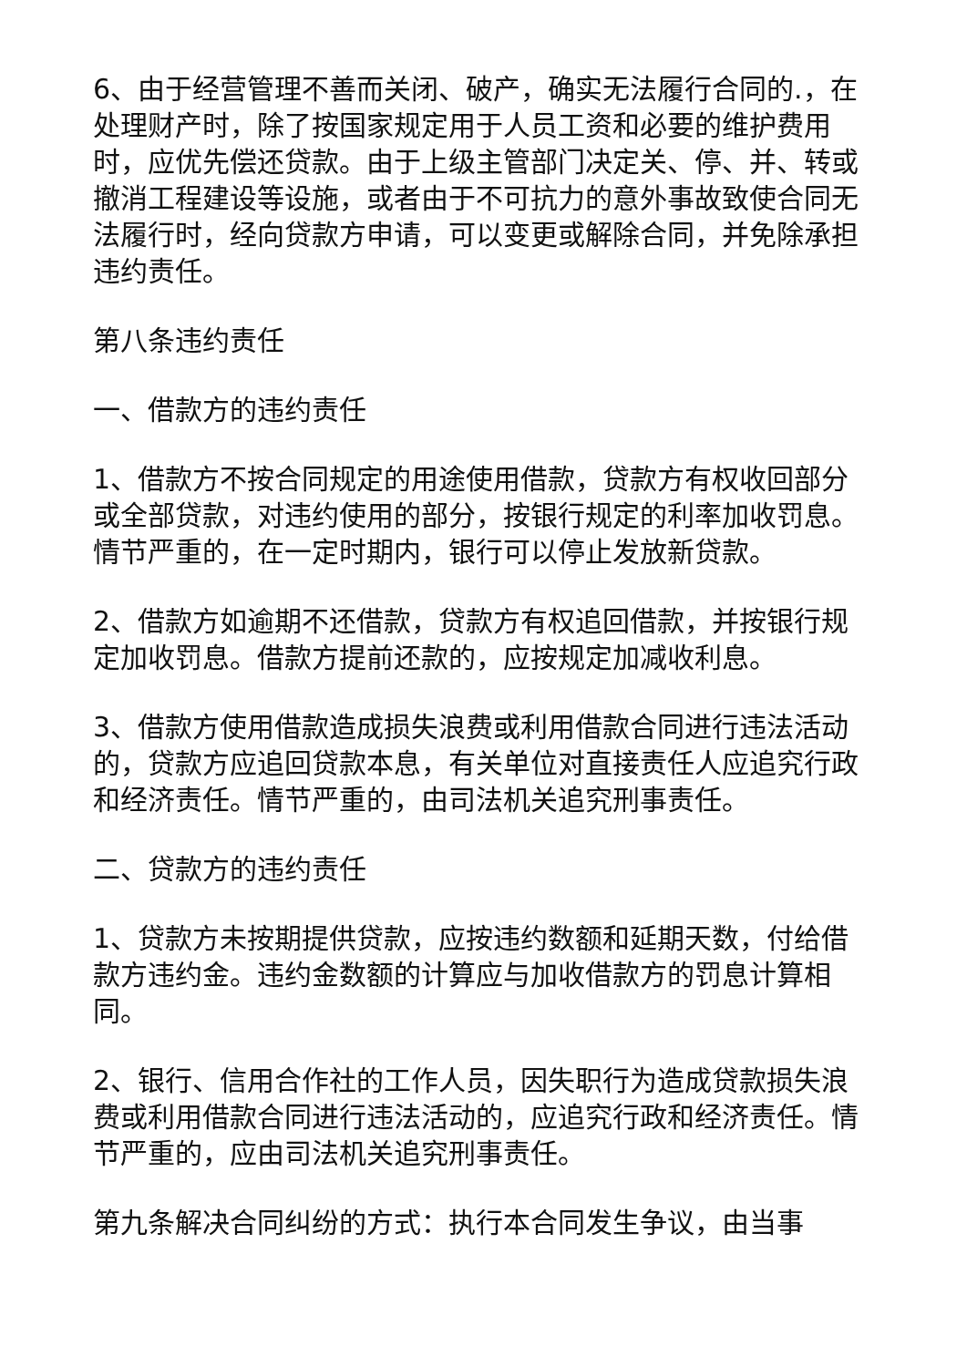6、由于经营管理不善而关闭、破产，确实无法履行合同的.，在处理财产时，除了按国家规定用于人员工资和必要的维护费用时，应优先偿还贷款。由于上级主管部门决定关、停、并、转或撤消工程建设等设施，或者由于不可抗力的意外事故致使合同无法履行时，经向贷款方申请，可以变更或解除合同，并免除承担违约责任。
第八条违约责任
一、借款方的违约责任
1、借款方不按合同规定的用途使用借款，贷款方有权收回部分或全部贷款，对违约使用的部分，按银行规定的利率加收罚息。情节严重的，在一定时期内，银行可以停止发放新贷款。
2、借款方如逾期不还借款，贷款方有权追回借款，并按银行规定加收罚息。借款方提前还款的，应按规定加减收利息。
3、借款方使用借款造成损失浪费或利用借款合同进行违法活动的，贷款方应追回贷款本息，有关单位对直接责任人应追究行政和经济责任。情节严重的，由司法机关追究刑事责任。
二、贷款方的违约责任
1、贷款方未按期提供贷款，应按违约数额和延期天数，付给借款方违约金。违约金数额的计算应与加收借款方的罚息计算相同。
2、银行、信用合作社的工作人员，因失职行为造成贷款损失浪费或利用借款合同进行违法活动的，应追究行政和经济责任。情节严重的，应由司法机关追究刑事责任。
第九条解决合同纠纷的方式：执行本合同发生争议，由当事